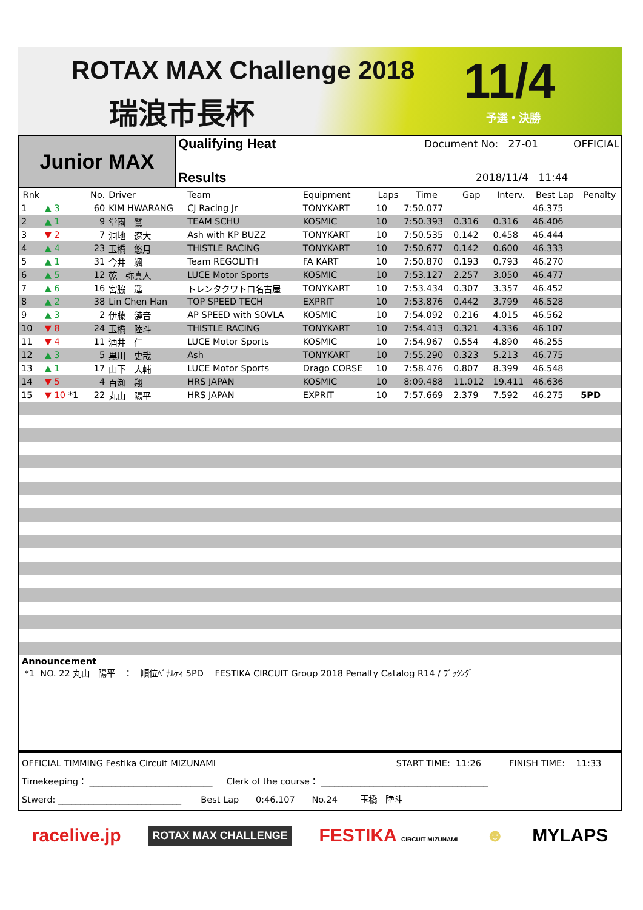ROTAX MAX Challenge 2018
瑞浪市長杯 11/4
予選・決勝
Junior MAX
Qualifying Heat Document No: 27-01 OFFICIAL
Results 2018/11/4 11:44
| Rnk | | No. | Driver | Team | Equipment | Laps | Time | Gap | Interv. | Best Lap | Penalty |
| --- | --- | --- | --- | --- | --- | --- | --- | --- | --- | --- | --- |
| 1 | ▲ 3 | 60 | KIM HWARANG | CJ Racing Jr | TONYKART | 10 | 7:50.077 | | | 46.375 | |
| 2 | ▲ 1 | 9 | 堂園 鷲 | TEAM SCHU | KOSMIC | 10 | 7:50.393 | 0.316 | 0.316 | 46.406 | |
| 3 | ▼ 2 | 7 | 洞地 遼大 | Ash with KP BUZZ | TONYKART | 10 | 7:50.535 | 0.142 | 0.458 | 46.444 | |
| 4 | ▲ 4 | 23 | 玉橋 悠月 | THISTLE RACING | TONYKART | 10 | 7:50.677 | 0.142 | 0.600 | 46.333 | |
| 5 | ▲ 1 | 31 | 今井 颯 | Team REGOLITH | FA KART | 10 | 7:50.870 | 0.193 | 0.793 | 46.270 | |
| 6 | ▲ 5 | 12 | 乾 弥真人 | LUCE Motor Sports | KOSMIC | 10 | 7:53.127 | 2.257 | 3.050 | 46.477 | |
| 7 | ▲ 6 | 16 | 宮脇 遥 | トレンタクワトロ名古屋 | TONYKART | 10 | 7:53.434 | 0.307 | 3.357 | 46.452 | |
| 8 | ▲ 2 | 38 | Lin Chen Han | TOP SPEED TECH | EXPRIT | 10 | 7:53.876 | 0.442 | 3.799 | 46.528 | |
| 9 | ▲ 3 | 2 | 伊藤 漣音 | AP SPEED with SOVLA | KOSMIC | 10 | 7:54.092 | 0.216 | 4.015 | 46.562 | |
| 10 | ▼ 8 | 24 | 玉橋 陸斗 | THISTLE RACING | TONYKART | 10 | 7:54.413 | 0.321 | 4.336 | 46.107 | |
| 11 | ▼ 4 | 11 | 酒井 仁 | LUCE Motor Sports | KOSMIC | 10 | 7:54.967 | 0.554 | 4.890 | 46.255 | |
| 12 | ▲ 3 | 5 | 黒川 史哉 | Ash | TONYKART | 10 | 7:55.290 | 0.323 | 5.213 | 46.775 | |
| 13 | ▲ 1 | 17 | 山下 大輔 | LUCE Motor Sports | Drago CORSE | 10 | 7:58.476 | 0.807 | 8.399 | 46.548 | |
| 14 | ▼ 5 | 4 | 百瀬 翔 | HRS JAPAN | KOSMIC | 10 | 8:09.488 | 11.012 | 19.411 | 46.636 | |
| 15 | ▼ 10 *1 | 22 | 丸山 陽平 | HRS JAPAN | EXPRIT | 10 | 7:57.669 | 2.379 | 7.592 | 46.275 | 5PD |
Announcement
*1 NO. 22 丸山　陽平　：　順位ﾍﾟﾅﾙﾃｨ 5PD FESTIKA CIRCUIT Group 2018 Penalty Catalog R14 / ﾌﾟｯｼﾝｸﾞ
OFFICIAL TIMMING Festika Circuit MIZUNAMI START TIME: 11:26 FINISH TIME: 11:33
Timekeeping： ____________________________ Clerk of the course： ______________________________________
Stwerd: ____________________________ Best Lap 0:46.107 No.24 玉橋　陸斗
racelive.jp ROTAX MAX CHALLENGE FESTIKA CIRCUIT MIZUNAMI ☻ MYLAPS